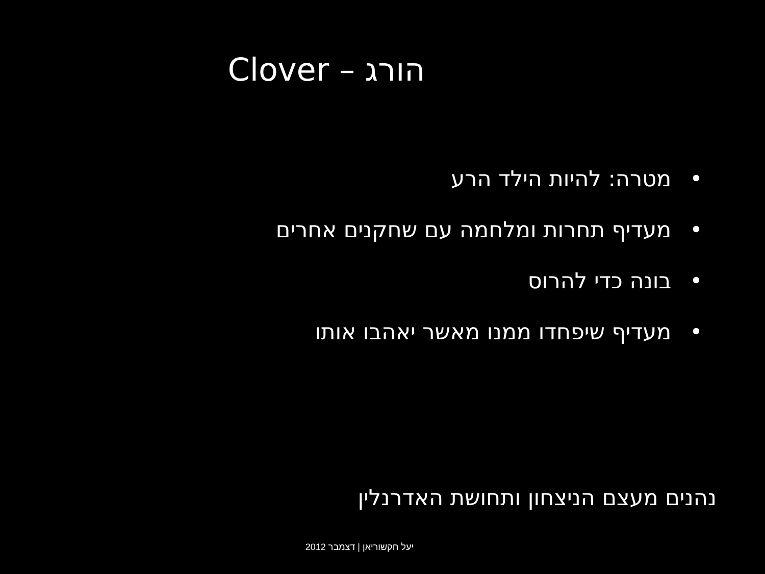הורג – Clover
• מטרה: להיות הילד הרע
• מעדיף תחרות ומלחמה עם שחקנים אחרים
• בונה כדי להרוס
• מעדיף שיפחדו ממנו מאשר יאהבו אותו
נהנים מעצם הניצחון ותחושת האדרנלין
יעל חקשוריאן | דצמבר 2012